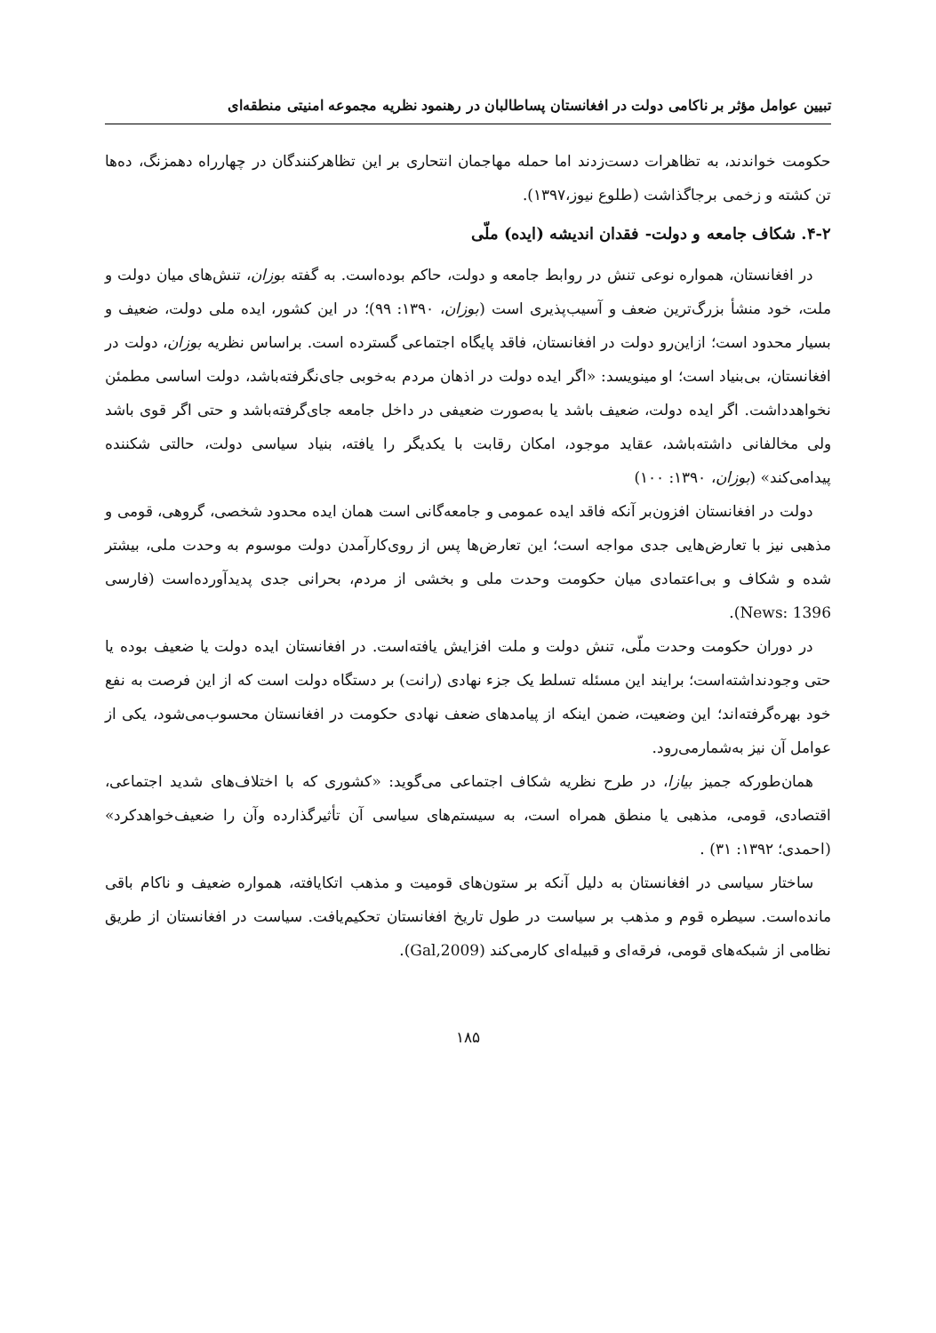تبیین عوامل مؤثر بر ناکامی دولت در افغانستان پساطالبان در رهنمود نظریه مجموعه امنیتی منطقه‌ای
حکومت خواندند، به تظاهرات دست‌زدند اما حمله مهاجمان انتحاری بر این تظاهرکنندگان در چهارراه دهمزنگ، ده‌ها تن کشته و زخمی برجاگذاشت (طلوع نیوز،۱۳۹۷).
۴-۲. شکاف جامعه و دولت- فقدان اندیشه (ایده) ملّی
در افغانستان، همواره نوعی تنش در روابط جامعه و دولت، حاکم بوده‌است. به گفته بوزان، تنش‌های میان دولت و ملت، خود منشأ بزرگ‌ترین ضعف و آسیب‌پذیری است (بوزان، ۱۳۹۰: ۹۹)؛ در این کشور، ایده ملی دولت، ضعیف و بسیار محدود است؛ ازاین‌رو دولت در افغانستان، فاقد پایگاه اجتماعی گسترده است. براساس نظریه بوزان، دولت در افغانستان، بی‌بنیاد است؛ او مینویسد: «اگر ایده دولت در اذهان مردم به‌خوبی جای‌نگرفته‌باشد، دولت اساسی مطمئن نخواهدداشت. اگر ایده دولت، ضعیف باشد یا به‌صورت ضعیفی در داخل جامعه جای‌گرفته‌باشد و حتی اگر قوی باشد ولی مخالفانی داشته‌باشد، عقاید موجود، امکان رقابت با یکدیگر را یافته، بنیاد سیاسی دولت، حالتی شکننده پیدامی‌کند» (بوزان، ۱۳۹۰: ۱۰۰)
دولت در افغانستان افزون‌بر آنکه فاقد ایده عمومی و جامعه‌گانی است همان ایده محدود شخصی، گروهی، قومی و مذهبی نیز با تعارض‌هایی جدی مواجه است؛ این تعارض‌ها پس از روی‌کارآمدن دولت موسوم به وحدت ملی، بیشتر شده و شکاف و بی‌اعتمادی میان حکومت وحدت ملی و بخشی از مردم، بحرانی جدی پدیدآورده‌است (فارسی News: 1396).
در دوران حکومت وحدت ملّی، تنش دولت و ملت افزایش یافته‌است. در افغانستان ایده دولت یا ضعیف بوده یا حتی وجودنداشته‌است؛ برایند این مسئله تسلط یک جزء نهادی (رانت) بر دستگاه دولت است که از این فرصت به نفع خود بهره‌گرفته‌اند؛ این وضعیت، ضمن اینکه از پیامدهای ضعف نهادی حکومت در افغانستان محسوب‌می‌شود، یکی از عوامل آن نیز به‌شمارمی‌رود.
همان‌طورکه جمیز بیازا، در طرح نظریه شکاف اجتماعی می‌گوید: «کشوری که با اختلاف‌های شدید اجتماعی، اقتصادی، قومی، مذهبی یا منطق همراه است، به سیستم‌های سیاسی آن تأثیرگذارده وآن را ضعیف‌خواهدکرد» (احمدی؛ ۱۳۹۲: ۳۱) .
ساختار سیاسی در افغانستان به دلیل آنکه بر ستون‌های قومیت و مذهب اتکایافته، همواره ضعیف و ناکام باقی مانده‌است. سیطره قوم و مذهب بر سیاست در طول تاریخ افغانستان تحکیم‌یافت. سیاست در افغانستان از طریق نظامی از شبکه‌های قومی، فرقه‌ای و قبیله‌ای کارمی‌کند (Gal,2009).
۱۸۵